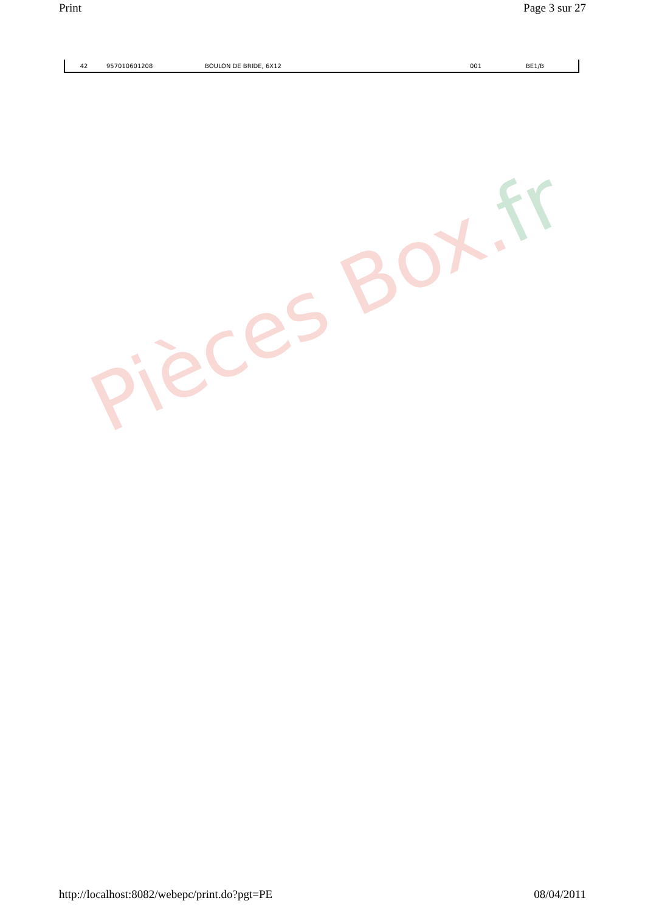Print Page 3 sur 27
| 42 | 957010601208 | BOULON DE BRIDE, 6X12 | 001 | BE1/B |
Pièces Box.fr
http://localhost:8082/webepc/print.do?pgt=PE 08/04/2011